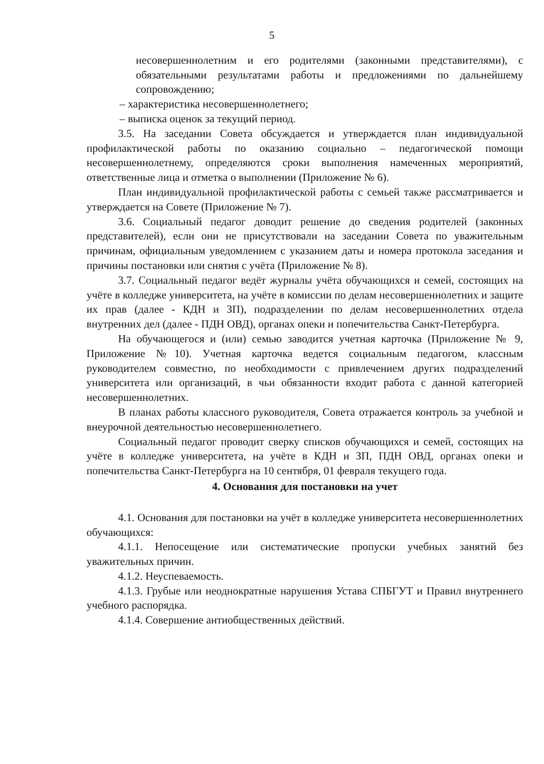5
несовершеннолетним и его родителями (законными представителями), с обязательными результатами работы и предложениями по дальнейшему сопровождению;
– характеристика несовершеннолетнего;
– выписка оценок за текущий период.
3.5. На заседании Совета обсуждается и утверждается план индивидуальной профилактической работы по оказанию социально – педагогической помощи несовершеннолетнему, определяются сроки выполнения намеченных мероприятий, ответственные лица и отметка о выполнении (Приложение № 6).
План индивидуальной профилактической работы с семьей также рассматривается и утверждается на Совете (Приложение № 7).
3.6. Социальный педагог доводит решение до сведения родителей (законных представителей), если они не присутствовали на заседании Совета по уважительным причинам, официальным уведомлением с указанием даты и номера протокола заседания и причины постановки или снятия с учёта (Приложение № 8).
3.7. Социальный педагог ведёт журналы учёта обучающихся и семей, состоящих на учёте в колледже университета, на учёте в комиссии по делам несовершеннолетних и защите их прав (далее - КДН и ЗП), подразделении по делам несовершеннолетних отдела внутренних дел (далее - ПДН ОВД), органах опеки и попечительства Санкт-Петербурга.
На обучающегося и (или) семью заводится учетная карточка (Приложение № 9, Приложение №10). Учетная карточка ведется социальным педагогом, классным руководителем совместно, по необходимости с привлечением других подразделений университета или организаций, в чьи обязанности входит работа с данной категорией несовершеннолетних.
В планах работы классного руководителя, Совета отражается контроль за учебной и внеурочной деятельностью несовершеннолетнего.
Социальный педагог проводит сверку списков обучающихся и семей, состоящих на учёте в колледже университета, на учёте в КДН и ЗП, ПДН ОВД, органах опеки и попечительства Санкт-Петербурга на 10 сентября, 01 февраля текущего года.
4. Основания для постановки на учет
4.1. Основания для постановки на учёт в колледже университета несовершеннолетних обучающихся:
4.1.1. Непосещение или систематические пропуски учебных занятий без уважительных причин.
4.1.2. Неуспеваемость.
4.1.3. Грубые или неоднократные нарушения Устава СПБГУТ и Правил внутреннего учебного распорядка.
4.1.4. Совершение антиобщественных действий.